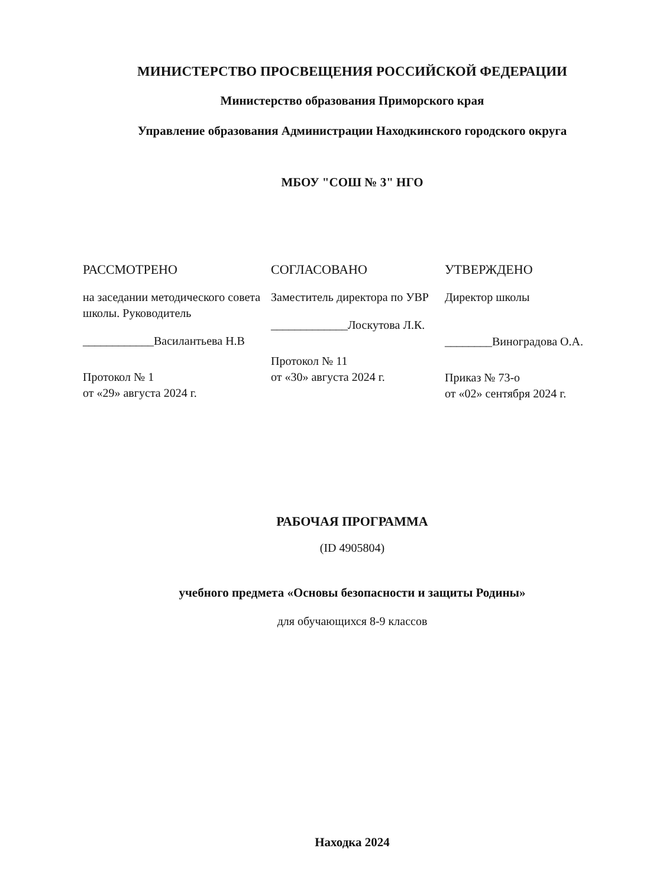МИНИСТЕРСТВО ПРОСВЕЩЕНИЯ РОССИЙСКОЙ ФЕДЕРАЦИИ
Министерство образования Приморского края
Управление образования Администрации Находкинского городского округа
МБОУ "СОШ № 3" НГО
РАССМОТРЕНО
на заседании методического совета школы. Руководитель
____________Василантьева Н.В
Протокол № 1
от «29» августа 2024 г.
СОГЛАСОВАНО
Заместитель директора по УВР
_____________Лоскутова Л.К.
Протокол № 11
от «30» августа 2024 г.
УТВЕРЖДЕНО
Директор школы
________Виноградова О.А.
Приказ № 73-о
от «02» сентября 2024 г.
РАБОЧАЯ ПРОГРАММА
(ID 4905804)
учебного предмета «Основы безопасности и защиты Родины»
для обучающихся 8-9 классов
Находка 2024